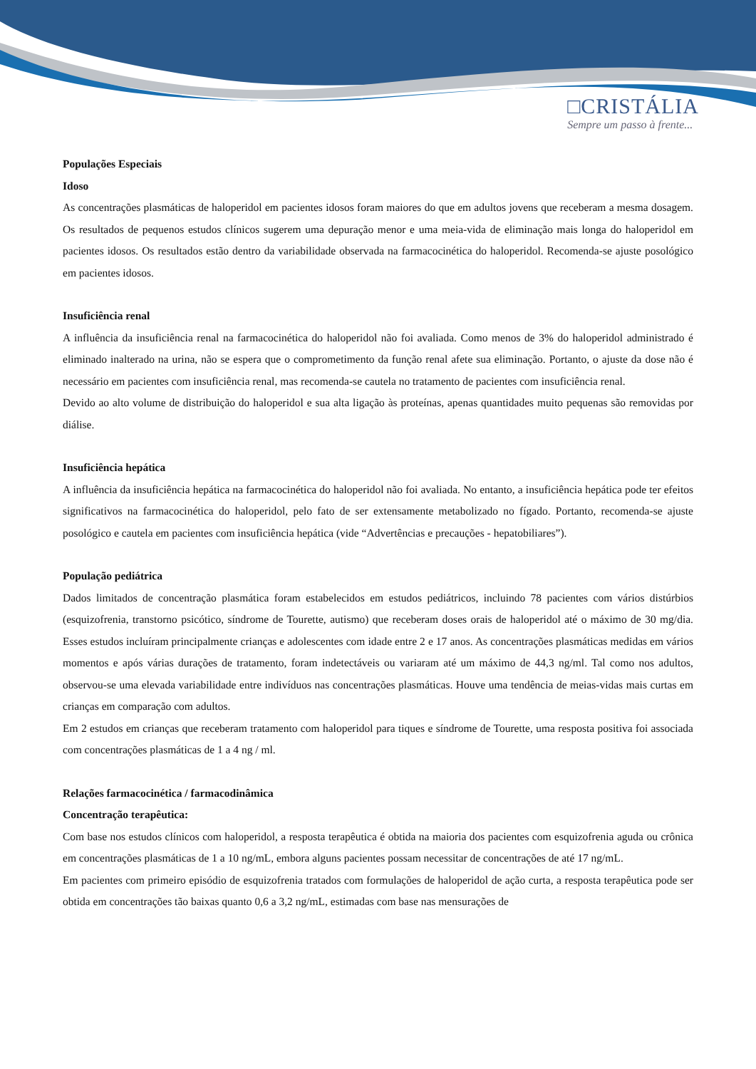□CRISTÁLIA
Sempre um passo à frente...
Populações Especiais
Idoso
As concentrações plasmáticas de haloperidol em pacientes idosos foram maiores do que em adultos jovens que receberam a mesma dosagem. Os resultados de pequenos estudos clínicos sugerem uma depuração menor e uma meia-vida de eliminação mais longa do haloperidol em pacientes idosos. Os resultados estão dentro da variabilidade observada na farmacocinética do haloperidol. Recomenda-se ajuste posológico em pacientes idosos.
Insuficiência renal
A influência da insuficiência renal na farmacocinética do haloperidol não foi avaliada. Como menos de 3% do haloperidol administrado é eliminado inalterado na urina, não se espera que o comprometimento da função renal afete sua eliminação. Portanto, o ajuste da dose não é necessário em pacientes com insuficiência renal, mas recomenda-se cautela no tratamento de pacientes com insuficiência renal.
Devido ao alto volume de distribuição do haloperidol e sua alta ligação às proteínas, apenas quantidades muito pequenas são removidas por diálise.
Insuficiência hepática
A influência da insuficiência hepática na farmacocinética do haloperidol não foi avaliada. No entanto, a insuficiência hepática pode ter efeitos significativos na farmacocinética do haloperidol, pelo fato de ser extensamente metabolizado no fígado. Portanto, recomenda-se ajuste posológico e cautela em pacientes com insuficiência hepática (vide “Advertências e precauções - hepatobiliares”).
População pediátrica
Dados limitados de concentração plasmática foram estabelecidos em estudos pediátricos, incluindo 78 pacientes com vários distúrbios (esquizofrenia, transtorno psicótico, síndrome de Tourette, autismo) que receberam doses orais de haloperidol até o máximo de 30 mg/dia. Esses estudos incluíram principalmente crianças e adolescentes com idade entre 2 e 17 anos. As concentrações plasmáticas medidas em vários momentos e após várias durações de tratamento, foram indetectáveis ou variaram até um máximo de 44,3 ng/ml. Tal como nos adultos, observou-se uma elevada variabilidade entre indivíduos nas concentrações plasmáticas. Houve uma tendência de meias-vidas mais curtas em crianças em comparação com adultos.
Em 2 estudos em crianças que receberam tratamento com haloperidol para tiques e síndrome de Tourette, uma resposta positiva foi associada com concentrações plasmáticas de 1 a 4 ng / ml.
Relações farmacocinética / farmacodinâmica
Concentração terapêutica:
Com base nos estudos clínicos com haloperidol, a resposta terapêutica é obtida na maioria dos pacientes com esquizofrenia aguda ou crônica em concentrações plasmáticas de 1 a 10 ng/mL, embora alguns pacientes possam necessitar de concentrações de até 17 ng/mL.
Em pacientes com primeiro episódio de esquizofrenia tratados com formulações de haloperidol de ação curta, a resposta terapêutica pode ser obtida em concentrações tão baixas quanto 0,6 a 3,2 ng/mL, estimadas com base nas mensurações de